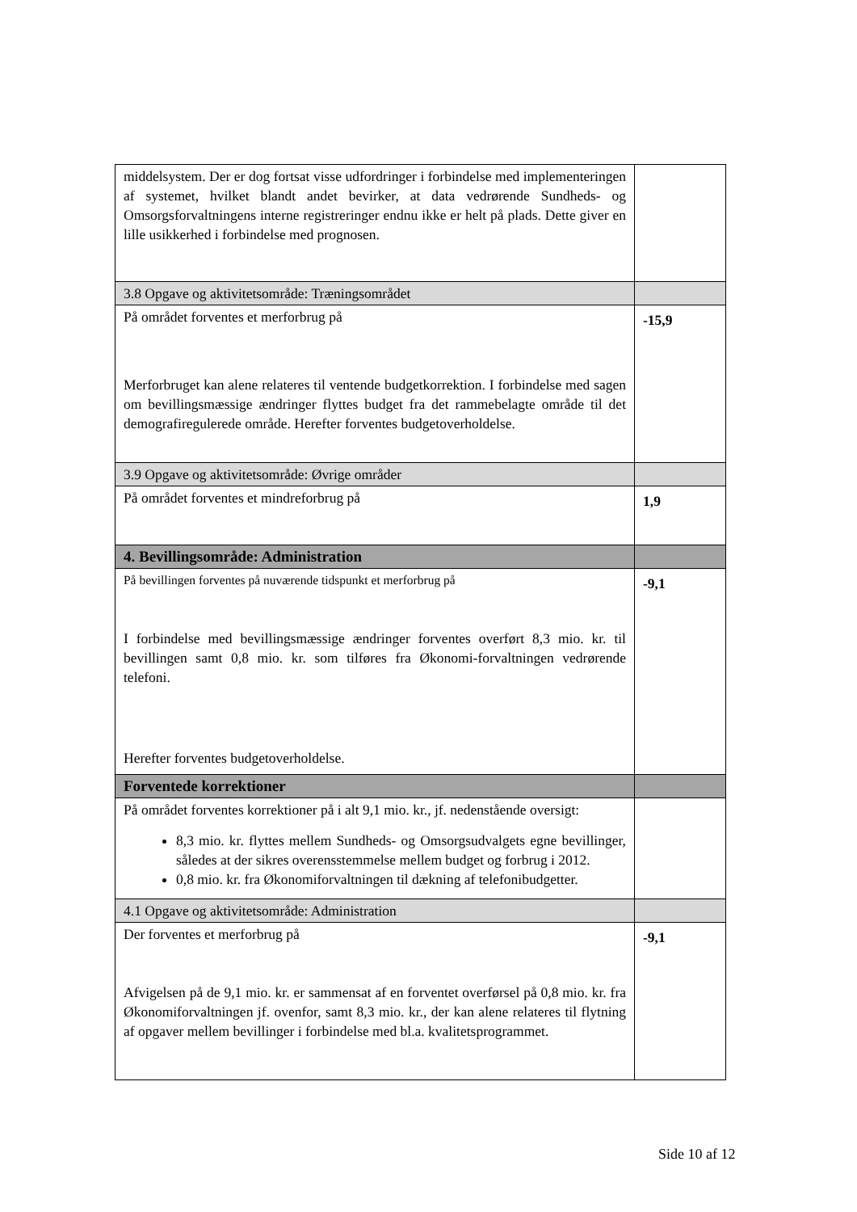| middelsystem. Der er dog fortsat visse udfordringer i forbindelse med implementeringen af systemet, hvilket blandt andet bevirker, at data vedrørende Sundheds- og Omsorgsforvaltningens interne registreringer endnu ikke er helt på plads. Dette giver en lille usikkerhed i forbindelse med prognosen. | |
| 3.8 Opgave og aktivitetsområde: Træningsområdet | |
| På området forventes et merforbrug på Merforbruget kan alene relateres til ventende budgetkorrektion. I forbindelse med sagen om bevillingsmæssige ændringer flyttes budget fra det rammebelagte område til det demografiregulerede område. Herefter forventes budgetoverholdelse. | -15,9 |
| 3.9 Opgave og aktivitetsområde: Øvrige områder | |
| På området forventes et mindreforbrug på | 1,9 |
| 4. Bevillingsområde: Administration | |
| På bevillingen forventes på nuværende tidspunkt et merforbrug på I forbindelse med bevillingsmæssige ændringer forventes overført 8,3 mio. kr. til bevillingen samt 0,8 mio. kr. som tilføres fra Økonomi-forvaltningen vedrørende telefoni. Herefter forventes budgetoverholdelse. | -9,1 |
| Forventede korrektioner | |
| På området forventes korrektioner på i alt 9,1 mio. kr., jf. nedenstående oversigt: 8,3 mio. kr. flyttes mellem Sundheds- og Omsorgsudvalgets egne bevillinger, således at der sikres overensstemmelse mellem budget og forbrug i 2012. 0,8 mio. kr. fra Økonomiforvaltningen til dækning af telefonibudgetter. | |
| 4.1 Opgave og aktivitetsområde: Administration | |
| Der forventes et merforbrug på Afvigelsen på de 9,1 mio. kr. er sammensat af en forventet overførsel på 0,8 mio. kr. fra Økonomiforvaltningen jf. ovenfor, samt 8,3 mio. kr., der kan alene relateres til flytning af opgaver mellem bevillinger i forbindelse med bl.a. kvalitetsprogrammet. | -9,1 |
Side 10 af 12